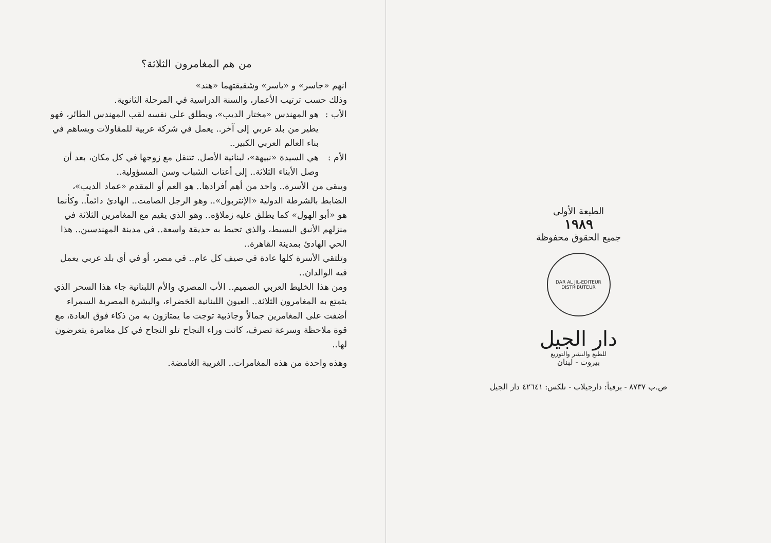من هم المغامرون الثلاثة؟
انهم «جاسر» و «ياسر» وشقيقتهما «هند»
وذلك حسب ترتيب الأعمار، والسنة الدراسية في المرحلة الثانوية.
الأب : هو المهندس «مختار الديب»، ويطلق على نفسه لقب المهندس الطائر، فهو يطير من بلد عربي إلى آخر.. يعمل في شركة عربية للمقاولات ويساهم في بناء العالم العربي الكبير..
الأم : هي السيدة «نبيهة»، لبنانية الأصل. تتنقل مع زوجها في كل مكان، بعد أن وصل الأبناء الثلاثة.. إلى أعتاب الشباب وسن المسؤولية..
ويبقى من الأسرة.. واحد من أهم أفرادها.. هو العم أو المقدم «عماد الديب»، الضابط بالشرطة الدولية «الإنتربول».. وهو الرجل الصامت.. الهادئ دائماً.. وكأنما هو «أبو الهول» كما يطلق عليه زملاؤه.. وهو الذي يقيم مع المغامرين الثلاثة في منزلهم الأنيق البسيط، والذي تحيط به حديقة واسعة.. في مدينة المهندسين.. هذا الحي الهادئ بمدينة القاهرة..
وتلتقي الأسرة كلها عادة في صيف كل عام.. في مصر، أو في أي بلد عربي يعمل فيه الوالدان..
ومن هذا الخليط العربي الصميم.. الأب المصري والأم اللبنانية جاء هذا السحر الذي يتمتع به المغامرون الثلاثة.. العيون اللبنانية الخضراء، والبشرة المصرية السمراء أضفت على المغامرين جمالاً وجاذبية توجت ما يمتازون به من ذكاء فوق العادة، مع قوة ملاحظة وسرعة تصرف، كانت وراء النجاح تلو النجاح في كل مغامرة يتعرضون لها..
وهذه واحدة من هذه المغامرات.. الغريبة الغامضة.
الطبعة الأولى
١٩٨٩
جميع الحقوق محفوظة
DAR AL JIL-EDITEUR DISTRIBUTEUR
دار الجيل
للطبع والنشر والتوزيع
بيروت - لبنان
ص.ب ٨٧٣٧ - برقياً: دارجيلاب - تلكس: ٤٢٦٤١ دار الجيل